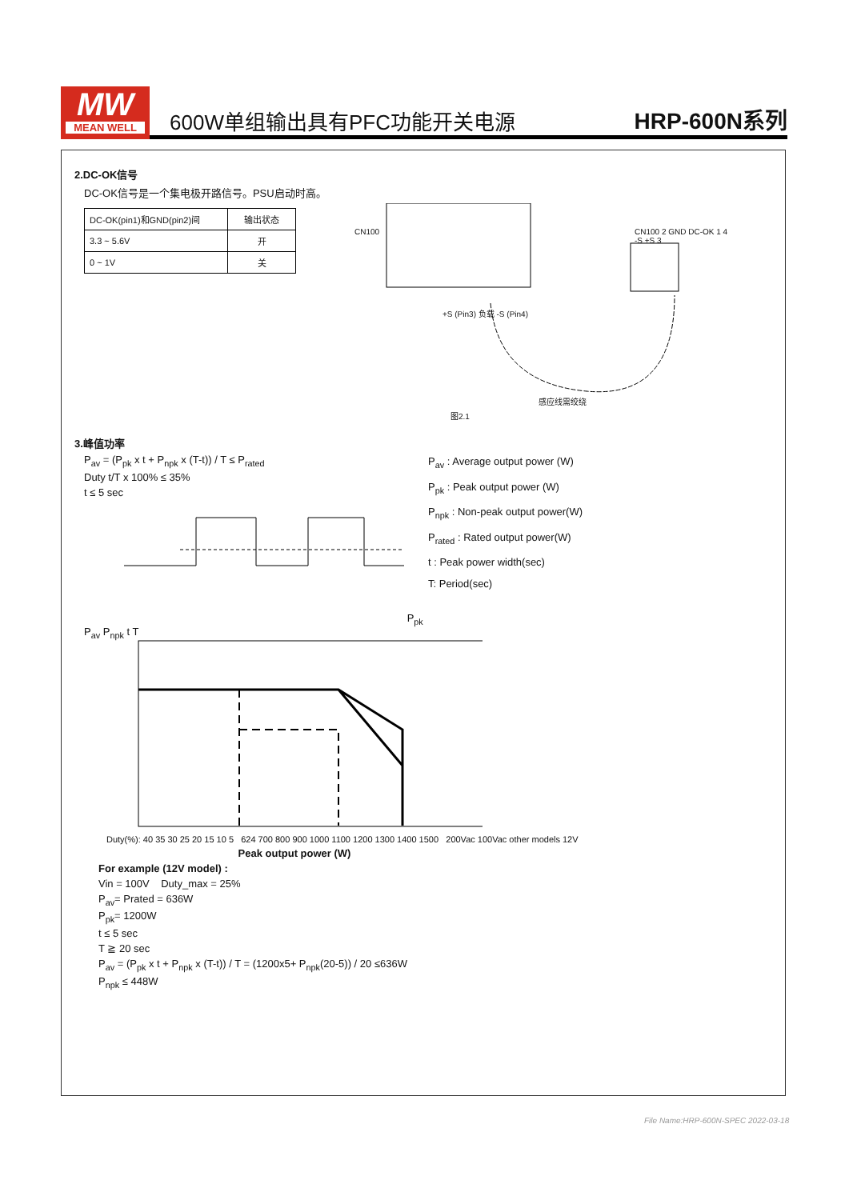MW
MEAN WELL
600W单组输出具有PFC功能开关电源
HRP-600N系列
2.DC-OK信号
DC-OK信号是一个集电极开路信号。PSU启动时高。
| DC-OK(pin1)和GND(pin2)间 | 输出状态 |
| 3.3 ~ 5.6V | 开 |
| 0 ~ 1V | 关 |
CN100 CN100 2 GND DC-OK 1 4 -S +S 3
+S (Pin3) 负载 -S (Pin4)
感应线需绞绕
图2.1
3.峰值功率
P<sub>av</sub> = (P<sub>pk</sub> x t + P<sub>npk</sub> x (T-t)) / T ≤ P<sub>rated</sub>
Duty t/T x 100% ≤ 35%
t ≤ 5 sec
P<sub>pk</sub> P<sub>av</sub> P<sub>npk</sub> t T
P<sub>av</sub> : Average output power (W)
P<sub>pk</sub> : Peak output power (W)
P<sub>npk</sub> : Non-peak output power(W)
P<sub>rated</sub> : Rated output power(W)
t : Peak power width(sec)
T: Period(sec)
Duty(%): 40 35 30 25 20 15 10 5 624 700 800 900 1000 1100 1200 1300 1400 1500 200Vac 100Vac other models 12V
Peak output power (W)
For example (12V model) :
Vin = 100V Duty_max = 25%
P<sub>av</sub>= Prated = 636W
P<sub>pk</sub>= 1200W
t ≤ 5 sec
T ≧ 20 sec
P<sub>av</sub> = (P<sub>pk</sub> x t + P<sub>npk</sub> x (T-t)) / T = (1200x5+ P<sub>npk</sub>(20-5)) / 20 ≤636W
P<sub>npk</sub> ≤ 448W
File Name:HRP-600N-SPEC 2022-03-18